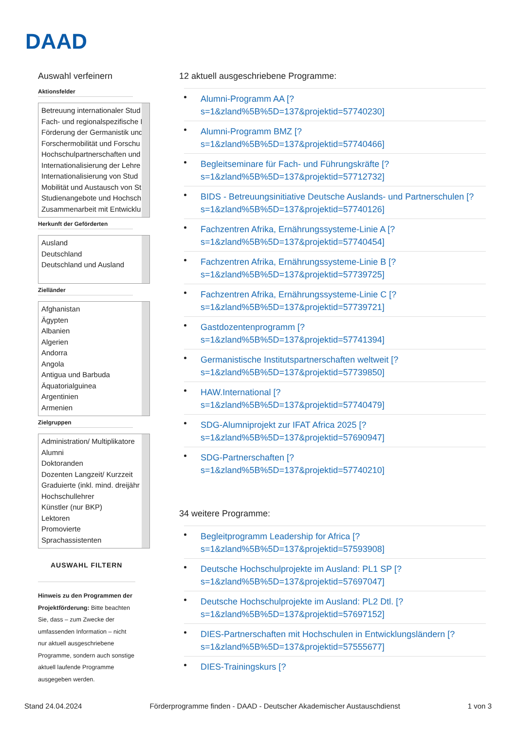DAAD
Auswahl verfeinern
Aktionsfelder
Betreuung internationaler Stud
Fach- und regionalspezifische P
Förderung der Germanistik und
Forschermobilität und Forschu
Hochschulpartnerschaften und
Internationalisierung der Lehre
Internationalisierung von Stud
Mobilität und Austausch von St
Studienangebote und Hochsch
Zusammenarbeit mit Entwicklu
Herkunft der Geförderten
Ausland
Deutschland
Deutschland und Ausland
Zielländer
Afghanistan
Ägypten
Albanien
Algerien
Andorra
Angola
Antigua und Barbuda
Äquatorialguinea
Argentinien
Armenien
Zielgruppen
Administration/ Multiplikatore
Alumni
Doktoranden
Dozenten Langzeit/ Kurzzeit
Graduierte (inkl. mind. dreijähr
Hochschullehrer
Künstler (nur BKP)
Lektoren
Promovierte
Sprachassistenten
AUSWAHL FILTERN
Hinweis zu den Programmen der Projektförderung: Bitte beachten Sie, dass – zum Zwecke der umfassenden Information – nicht nur aktuell ausgeschriebene Programme, sondern auch sonstige aktuell laufende Programme ausgegeben werden.
12 aktuell ausgeschriebene Programme:
Alumni-Programm AA [?
s=1&zland%5B%5D=137&projektid=57740230]
Alumni-Programm BMZ [?
s=1&zland%5B%5D=137&projektid=57740466]
Begleitseminare für Fach- und Führungskräfte [?
s=1&zland%5B%5D=137&projektid=57712732]
BIDS - Betreuungsinitiative Deutsche Auslands- und Partnerschulen [?
s=1&zland%5B%5D=137&projektid=57740126]
Fachzentren Afrika, Ernährungssysteme-Linie A [?
s=1&zland%5B%5D=137&projektid=57740454]
Fachzentren Afrika, Ernährungssysteme-Linie B [?
s=1&zland%5B%5D=137&projektid=57739725]
Fachzentren Afrika, Ernährungssysteme-Linie C [?
s=1&zland%5B%5D=137&projektid=57739721]
Gastdozentenprogramm [?
s=1&zland%5B%5D=137&projektid=57741394]
Germanistische Institutspartnerschaften weltweit [?
s=1&zland%5B%5D=137&projektid=57739850]
HAW.International [?
s=1&zland%5B%5D=137&projektid=57740479]
SDG-Alumniprojekt zur IFAT Africa 2025 [?
s=1&zland%5B%5D=137&projektid=57690947]
SDG-Partnerschaften [?
s=1&zland%5B%5D=137&projektid=57740210]
34 weitere Programme:
Begleitprogramm Leadership for Africa [?
s=1&zland%5B%5D=137&projektid=57593908]
Deutsche Hochschulprojekte im Ausland: PL1 SP [?
s=1&zland%5B%5D=137&projektid=57697047]
Deutsche Hochschulprojekte im Ausland: PL2 Dtl. [?
s=1&zland%5B%5D=137&projektid=57697152]
DIES-Partnerschaften mit Hochschulen in Entwicklungsländern [?
s=1&zland%5B%5D=137&projektid=57555677]
DIES-Trainingskurs [?
Stand 24.04.2024 Förderprogramme finden - DAAD - Deutscher Akademischer Austauschdienst 1 von 3